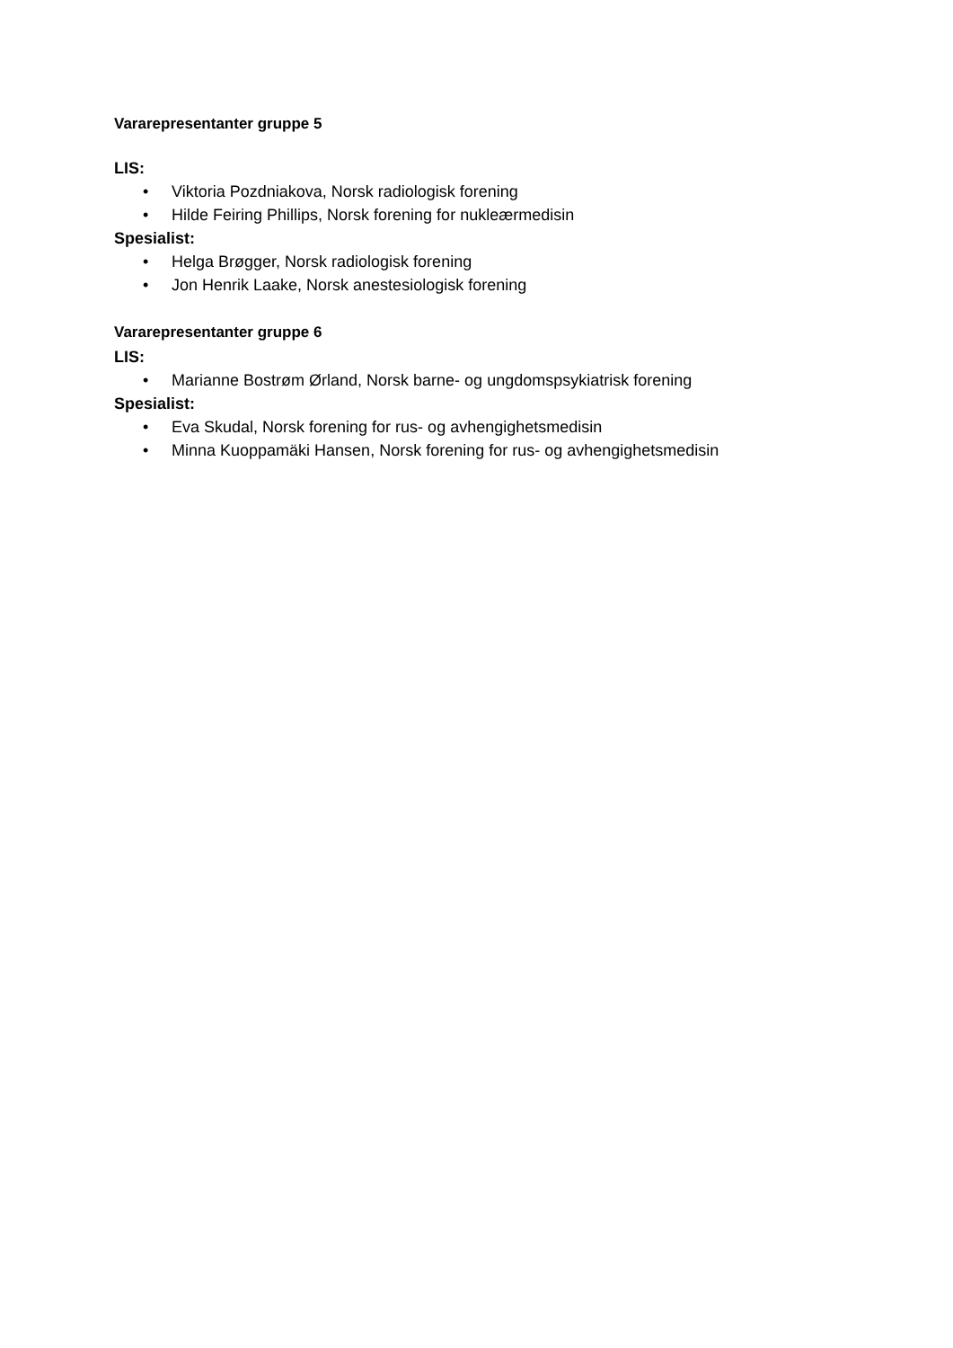Vararepresentanter gruppe 5
LIS:
• Viktoria Pozdniakova, Norsk radiologisk forening
• Hilde Feiring Phillips, Norsk forening for nukleærmedisin
Spesialist:
• Helga Brøgger, Norsk radiologisk forening
• Jon Henrik Laake, Norsk anestesiologisk forening
Vararepresentanter gruppe 6
LIS:
• Marianne Bostrøm Ørland, Norsk barne- og ungdomspsykiatrisk forening
Spesialist:
• Eva Skudal, Norsk forening for rus- og avhengighetsmedisin
• Minna Kuoppamäki Hansen, Norsk forening for rus- og avhengighetsmedisin